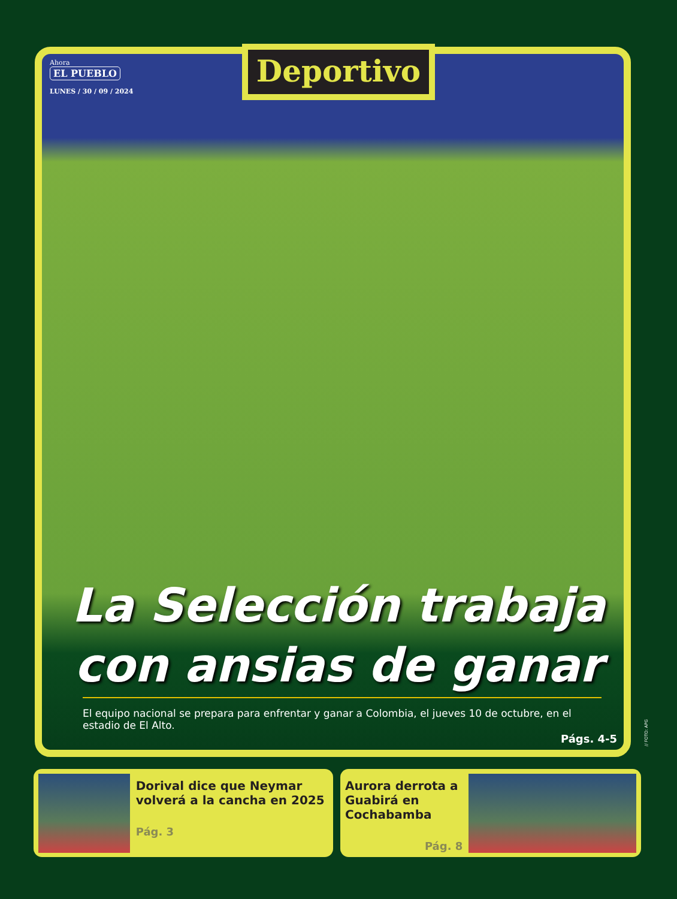Ahora
EL PUEBLO
LUNES / 30 / 09 / 2024
Deportivo
La Selección trabaja con ansias de ganar
El equipo nacional se prepara para enfrentar y ganar a Colombia, el jueves 10 de octubre, en el estadio de El Alto.
Págs. 4-5
// FOTO: APG
Dorival dice que Neymar volverá a la cancha en 2025
Pág. 3
Aurora derrota a Guabirá en Cochabamba
Pág. 8